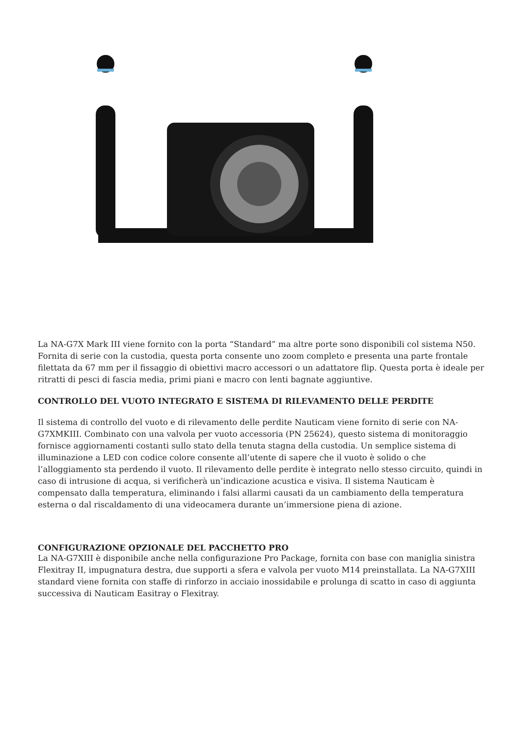La NA-G7X Mark III viene fornito con la porta “Standard” ma altre porte sono disponibili col sistema N50. Fornita di serie con la custodia, questa porta consente uno zoom completo e presenta una parte frontale filettata da 67 mm per il fissaggio di obiettivi macro accessori o un adattatore flip. Questa porta è ideale per ritratti di pesci di fascia media, primi piani e macro con lenti bagnate aggiuntive.
CONTROLLO DEL VUOTO INTEGRATO E SISTEMA DI RILEVAMENTO DELLE PERDITE
Il sistema di controllo del vuoto e di rilevamento delle perdite Nauticam viene fornito di serie con NA-G7XMKIII. Combinato con una valvola per vuoto accessoria (PN 25624), questo sistema di monitoraggio fornisce aggiornamenti costanti sullo stato della tenuta stagna della custodia. Un semplice sistema di illuminazione a LED con codice colore consente all’utente di sapere che il vuoto è solido o che l’alloggiamento sta perdendo il vuoto. Il rilevamento delle perdite è integrato nello stesso circuito, quindi in caso di intrusione di acqua, si verificherà un’indicazione acustica e visiva. Il sistema Nauticam è compensato dalla temperatura, eliminando i falsi allarmi causati da un cambiamento della temperatura esterna o dal riscaldamento di una videocamera durante un’immersione piena di azione.
CONFIGURAZIONE OPZIONALE DEL PACCHETTO PRO
La NA-G7XIII è disponibile anche nella configurazione Pro Package, fornita con base con maniglia sinistra Flexitray II, impugnatura destra, due supporti a sfera e valvola per vuoto M14 preinstallata. La NA-G7XIII standard viene fornita con staffe di rinforzo in acciaio inossidabile e prolunga di scatto in caso di aggiunta successiva di Nauticam Easitray o Flexitray.